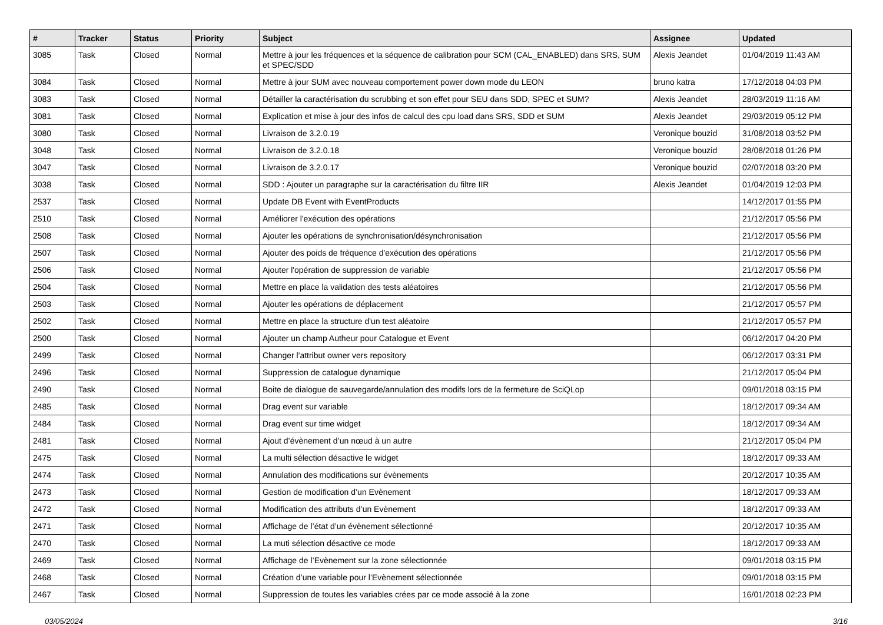| # | Tracker | Status | Priority | Subject | Assignee | Updated |
| --- | --- | --- | --- | --- | --- | --- |
| 3085 | Task | Closed | Normal | Mettre à jour les fréquences et la séquence de calibration pour SCM (CAL_ENABLED) dans SRS, SUM et SPEC/SDD | Alexis Jeandet | 01/04/2019 11:43 AM |
| 3084 | Task | Closed | Normal | Mettre à jour SUM avec nouveau comportement power down mode du LEON | bruno katra | 17/12/2018 04:03 PM |
| 3083 | Task | Closed | Normal | Détailler la caractérisation du scrubbing et son effet pour SEU dans SDD, SPEC et SUM? | Alexis Jeandet | 28/03/2019 11:16 AM |
| 3081 | Task | Closed | Normal | Explication et mise à jour des infos de calcul des cpu load dans SRS, SDD et SUM | Alexis Jeandet | 29/03/2019 05:12 PM |
| 3080 | Task | Closed | Normal | Livraison de 3.2.0.19 | Veronique bouzid | 31/08/2018 03:52 PM |
| 3048 | Task | Closed | Normal | Livraison de 3.2.0.18 | Veronique bouzid | 28/08/2018 01:26 PM |
| 3047 | Task | Closed | Normal | Livraison de 3.2.0.17 | Veronique bouzid | 02/07/2018 03:20 PM |
| 3038 | Task | Closed | Normal | SDD : Ajouter un paragraphe sur la caractérisation du filtre IIR | Alexis Jeandet | 01/04/2019 12:03 PM |
| 2537 | Task | Closed | Normal | Update DB Event with EventProducts | | 14/12/2017 01:55 PM |
| 2510 | Task | Closed | Normal | Améliorer l'exécution des opérations | | 21/12/2017 05:56 PM |
| 2508 | Task | Closed | Normal | Ajouter les opérations de synchronisation/désynchronisation | | 21/12/2017 05:56 PM |
| 2507 | Task | Closed | Normal | Ajouter des poids de fréquence d'exécution des opérations | | 21/12/2017 05:56 PM |
| 2506 | Task | Closed | Normal | Ajouter l'opération de suppression de variable | | 21/12/2017 05:56 PM |
| 2504 | Task | Closed | Normal | Mettre en place la validation des tests aléatoires | | 21/12/2017 05:56 PM |
| 2503 | Task | Closed | Normal | Ajouter les opérations de déplacement | | 21/12/2017 05:57 PM |
| 2502 | Task | Closed | Normal | Mettre en place la structure d'un test aléatoire | | 21/12/2017 05:57 PM |
| 2500 | Task | Closed | Normal | Ajouter un champ Autheur pour Catalogue et Event | | 06/12/2017 04:20 PM |
| 2499 | Task | Closed | Normal | Changer l'attribut owner vers repository | | 06/12/2017 03:31 PM |
| 2496 | Task | Closed | Normal | Suppression de catalogue dynamique | | 21/12/2017 05:04 PM |
| 2490 | Task | Closed | Normal | Boite de dialogue de sauvegarde/annulation des modifs lors de la fermeture de SciQLop | | 09/01/2018 03:15 PM |
| 2485 | Task | Closed | Normal | Drag event sur variable | | 18/12/2017 09:34 AM |
| 2484 | Task | Closed | Normal | Drag event sur time widget | | 18/12/2017 09:34 AM |
| 2481 | Task | Closed | Normal | Ajout d’évènement d’un nœud à un autre | | 21/12/2017 05:04 PM |
| 2475 | Task | Closed | Normal | La multi sélection désactive le widget | | 18/12/2017 09:33 AM |
| 2474 | Task | Closed | Normal | Annulation des modifications sur évènements | | 20/12/2017 10:35 AM |
| 2473 | Task | Closed | Normal | Gestion de modification d’un Evènement | | 18/12/2017 09:33 AM |
| 2472 | Task | Closed | Normal | Modification des attributs d’un Evènement | | 18/12/2017 09:33 AM |
| 2471 | Task | Closed | Normal | Affichage de l’état d’un évènement sélectionné | | 20/12/2017 10:35 AM |
| 2470 | Task | Closed | Normal | La muti sélection désactive ce mode | | 18/12/2017 09:33 AM |
| 2469 | Task | Closed | Normal | Affichage de l’Evènement sur la zone sélectionnée | | 09/01/2018 03:15 PM |
| 2468 | Task | Closed | Normal | Création d’une variable pour l’Evènement sélectionnée | | 09/01/2018 03:15 PM |
| 2467 | Task | Closed | Normal | Suppression de toutes les variables crées par ce mode associé à la zone | | 16/01/2018 02:23 PM |
03/05/2024 3/16